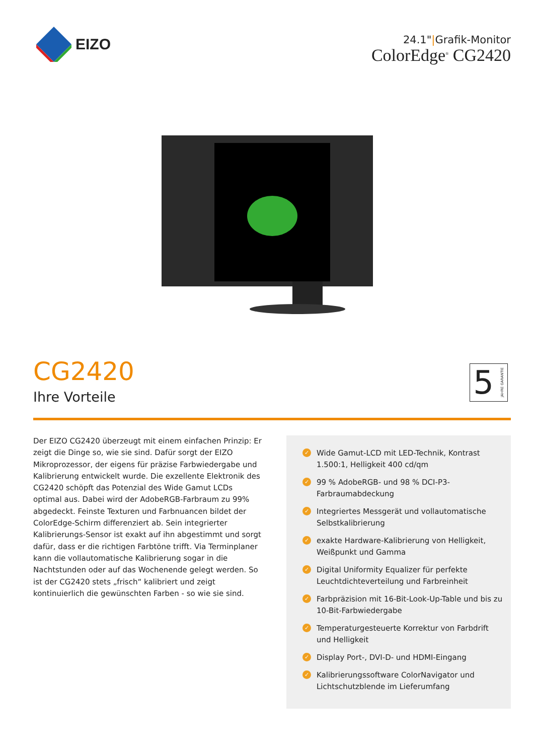EIZO
24.1"|Grafik-Monitor
ColorEdge<sup>®</sup> CG2420
CG2420
Ihre Vorteile
5 JAHRE GARANTIE
Der EIZO CG2420 überzeugt mit einem einfachen Prinzip: Er zeigt die Dinge so, wie sie sind. Dafür sorgt der EIZO Mikroprozessor, der eigens für präzise Farbwiedergabe und Kalibrierung entwickelt wurde. Die exzellente Elektronik des CG2420 schöpft das Potenzial des Wide Gamut LCDs optimal aus. Dabei wird der AdobeRGB-Farbraum zu 99% abgedeckt. Feinste Texturen und Farbnuancen bildet der ColorEdge-Schirm differenziert ab. Sein integrierter Kalibrierungs-Sensor ist exakt auf ihn abgestimmt und sorgt dafür, dass er die richtigen Farbtöne trifft. Via Terminplaner kann die vollautomatische Kalibrierung sogar in die Nachtstunden oder auf das Wochenende gelegt werden. So ist der CG2420 stets „frisch“ kalibriert und zeigt kontinuierlich die gewünschten Farben - so wie sie sind.
✓ Wide Gamut-LCD mit LED-Technik, Kontrast 1.500:1, Helligkeit 400 cd/qm
✓ 99 % AdobeRGB- und 98 % DCI-P3-Farbraumabdeckung
✓ Integriertes Messgerät und vollautomatische Selbstkalibrierung
✓ exakte Hardware-Kalibrierung von Helligkeit, Weißpunkt und Gamma
✓ Digital Uniformity Equalizer für perfekte Leuchtdichteverteilung und Farbreinheit
✓ Farbpräzision mit 16-Bit-Look-Up-Table und bis zu 10-Bit-Farbwiedergabe
✓ Temperaturgesteuerte Korrektur von Farbdrift und Helligkeit
✓ Display Port-, DVI-D- und HDMI-Eingang
✓ Kalibrierungssoftware ColorNavigator und Lichtschutzblende im Lieferumfang